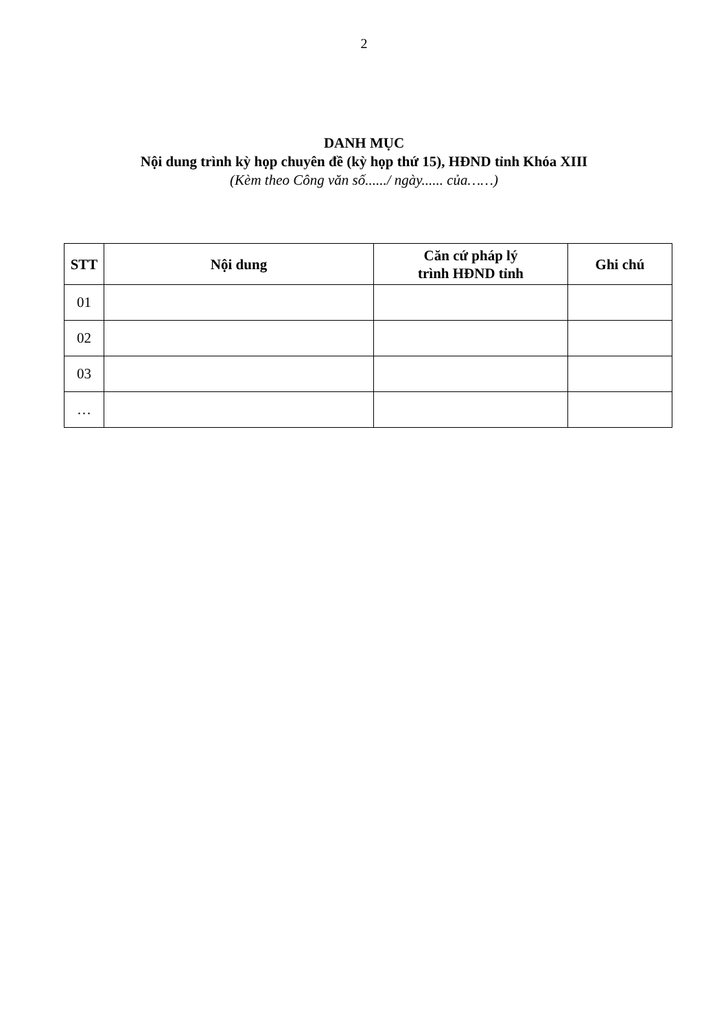2
DANH MỤC
Nội dung trình kỳ họp chuyên đề (kỳ họp thứ 15), HĐND tỉnh Khóa XIII
(Kèm theo Công văn số....../ ngày...... của……)
| STT | Nội dung | Căn cứ pháp lý trình HĐND tỉnh | Ghi chú |
| --- | --- | --- | --- |
| 01 | | | |
| 02 | | | |
| 03 | | | |
| … | | | |